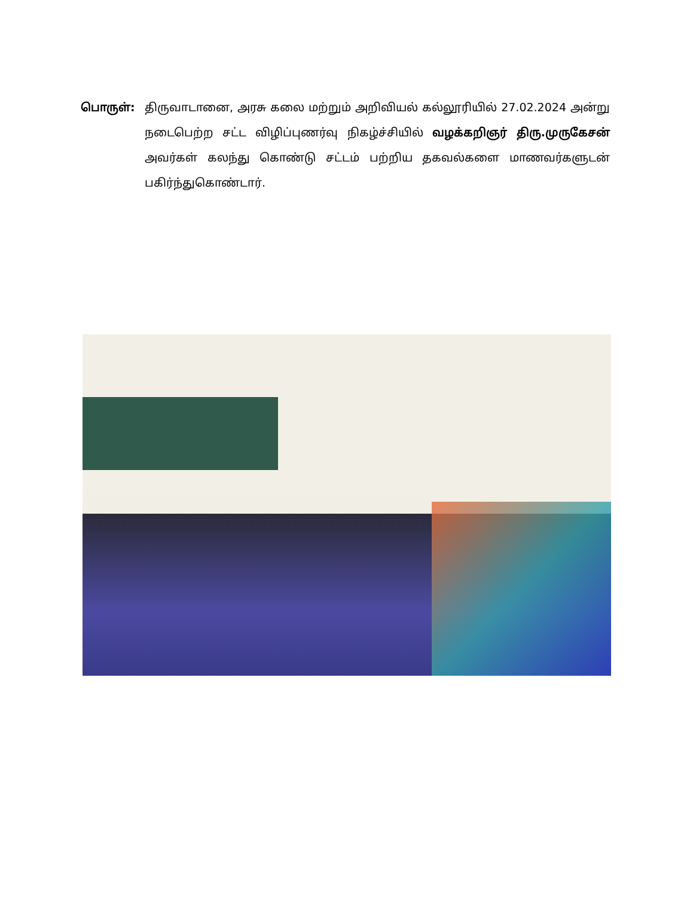பொருள்: திருவாடானை, அரசு கலை மற்றும் அறிவியல் கல்லூரியில் 27.02.2024 அன்று நடைபெற்ற சட்ட விழிப்புணர்வு நிகழ்ச்சியில் வழக்கறிஞர் திரு.முருகேசன் அவர்கள் கலந்து கொண்டு சட்டம் பற்றிய தகவல்களை மாணவர்களுடன் பகிர்ந்துகொண்டார்.